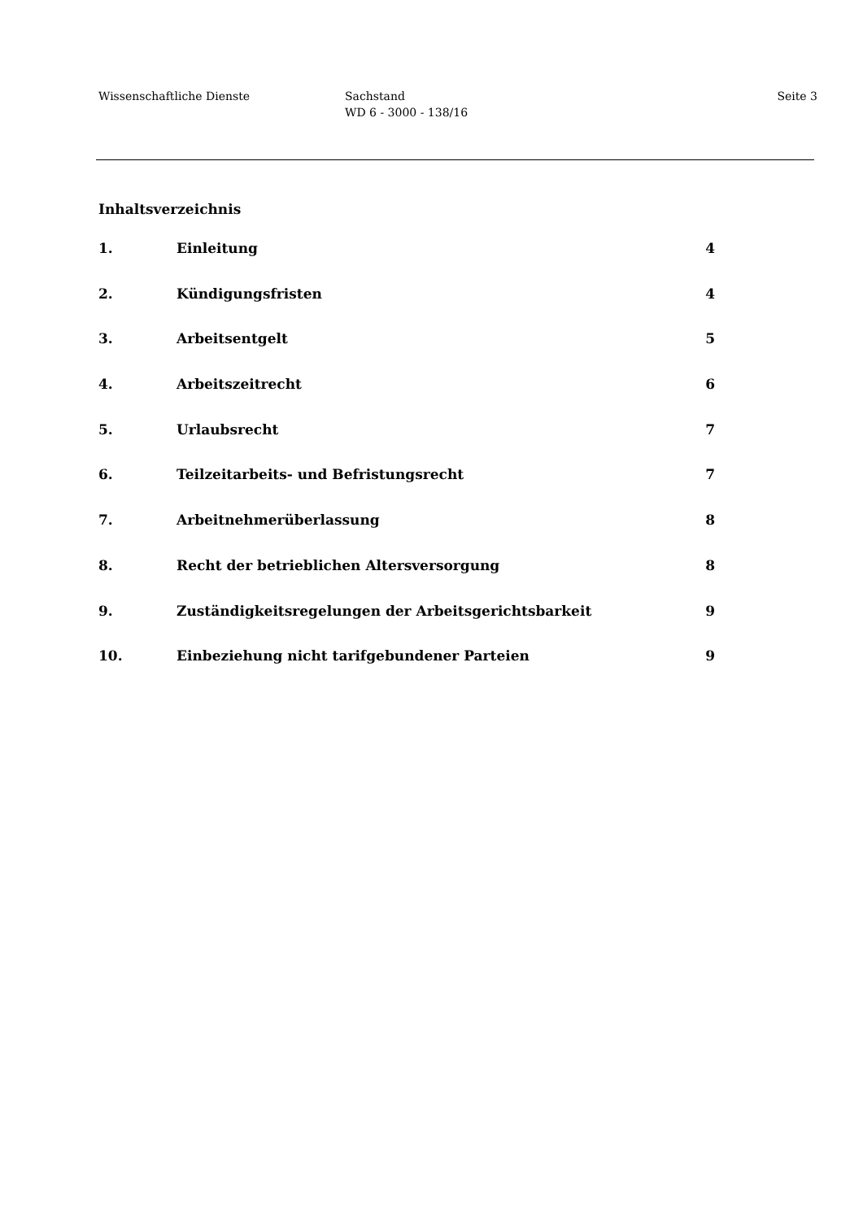Wissenschaftliche Dienste Sachstand
WD 6 - 3000 - 138/16
Seite 3
Inhaltsverzeichnis
1. Einleitung 4
2. Kündigungsfristen 4
3. Arbeitsentgelt 5
4. Arbeitszeitrecht 6
5. Urlaubsrecht 7
6. Teilzeitarbeits- und Befristungsrecht 7
7. Arbeitnehmerüberlassung 8
8. Recht der betrieblichen Altersversorgung 8
9. Zuständigkeitsregelungen der Arbeitsgerichtsbarkeit 9
10. Einbeziehung nicht tarifgebundener Parteien 9